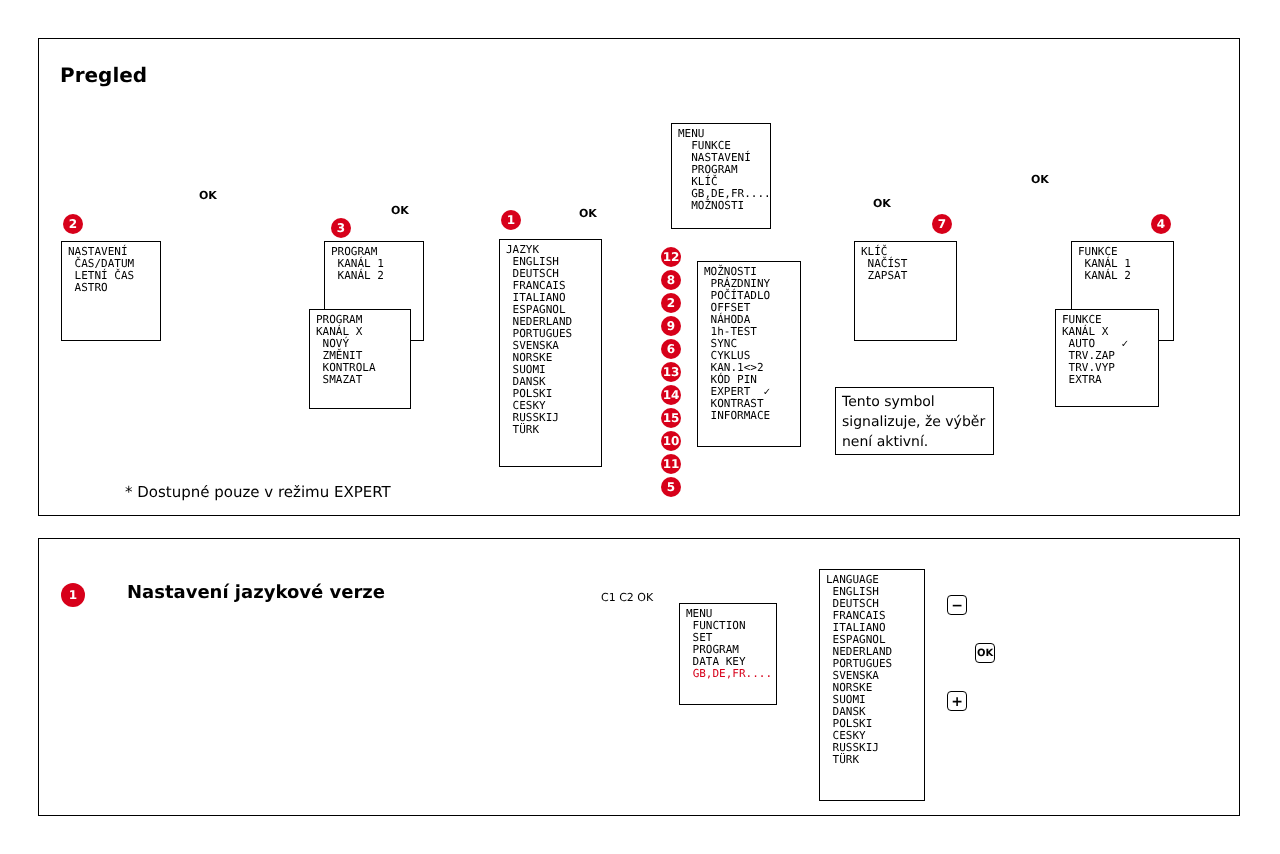Pregled
MENU FUNKCE NASTAVENÍ PROGRAM KLÍČ GB,DE,FR.... MOŽNOSTI
OK
OK OK
OK
OK
2
NASTAVENÍ ČAS/DATUM LETNÍ ČAS ASTRO
3
PROGRAM KANÁL 1 KANÁL 2
PROGRAM KANÁL X NOVÝ ZMĚNIT KONTROLA SMAZAT
1
JAZYK ENGLISH DEUTSCH FRANCAIS ITALIANO ESPAGNOL NEDERLAND PORTUGUES SVENSKA NORSKE SUOMI DANSK POLSKI CESKY RUSSKIJ TÜRK
12
8296
13
14
15
10
11
5
MOŽNOSTI PRÁZDNINY POČÍTADLO OFFSET NÁHODA 1h-TEST SYNC CYKLUS KAN.1<>2 KÓD PIN EXPERT ✓ KONTRAST INFORMACE
Tento symbol signalizuje, že výběr není aktivní.
7
KLÍČ NAČÍST ZAPSAT
4
FUNKCE KANÁL 1 KANÁL 2
FUNKCE KANÁL X AUTO ✓ TRV.ZAP TRV.VYP EXTRA
* Dostupné pouze v režimu EXPERT
1 Nastavení jazykové verze C1 C2 OK
MENU FUNCTION SET PROGRAM DATA KEY GB,DE,FR....
LANGUAGE ENGLISH DEUTSCH FRANCAIS ITALIANO ESPAGNOL NEDERLAND PORTUGUES SVENSKA NORSKE SUOMI DANSK POLSKI CESKY RUSSKIJ TÜRK
−
OK
+